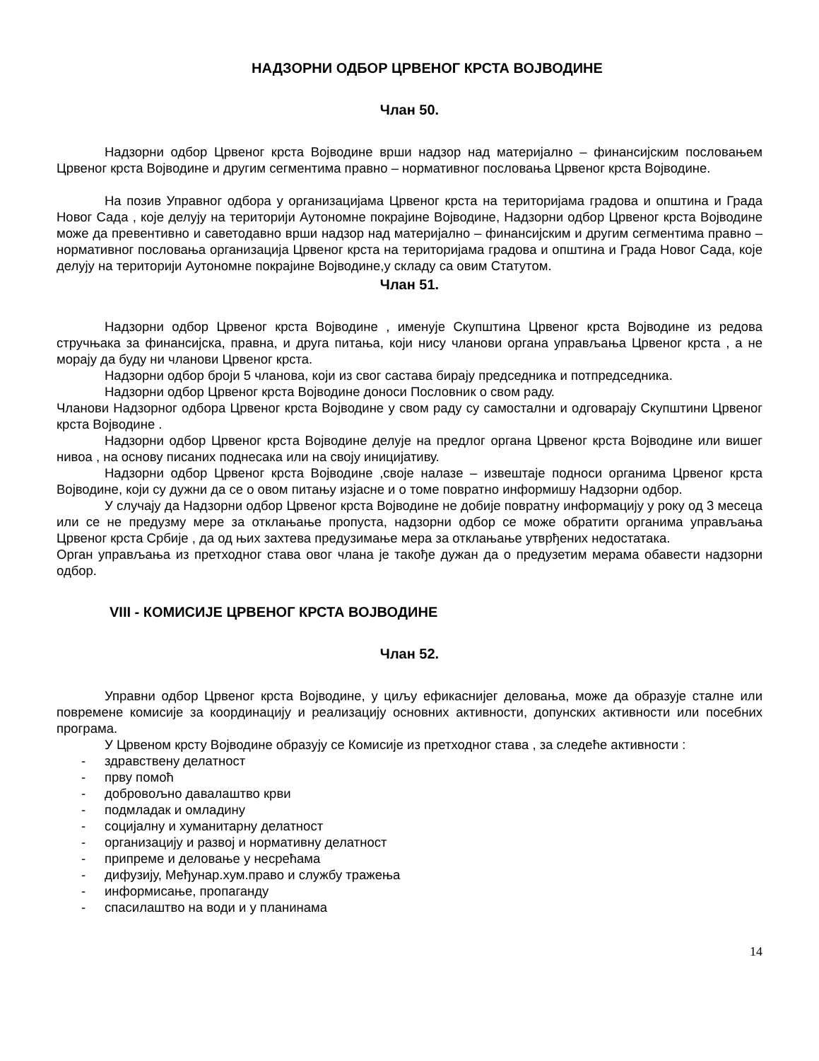НАДЗОРНИ ОДБОР ЦРВЕНОГ КРСТА ВОЈВОДИНЕ
Члан 50.
Надзорни одбор Црвеног крста Војводине врши надзор над материјално – финансијским пословањем Црвеног крста Војводине и другим сегментима правно – нормативног пословања Црвеног крста Војводине.
На позив Управног одбора у организацијама Црвеног крста на територијама градова и општина и Града Новог Сада , које делују на територији Аутономне покрајине Војводине, Надзорни одбор Црвеног крста Војводине може да превентивно и саветодавно врши надзор над материјално – финансијским и другим сегментима правно – нормативног пословања организација Црвеног крста на територијама градова и општина и Града Новог Сада, које делују на територији Аутономне покрајине Војводине,у складу са овим Статутом.
Члан 51.
Надзорни одбор Црвеног крста Војводине , именује Скупштина Црвеног крста Војводине из редова стручњака за финансијска, правна, и друга питања, који нису чланови органа управљања Црвеног крста , а не морају да буду ни чланови Црвеног крста.
Надзорни одбор броји 5 чланова, који из свог састава бирају председника и потпредседника.
Надзорни одбор Црвеног крста Војводине доноси Пословник о свом раду.
Чланови Надзорног одбора Црвеног крста Војводине у свом раду су самостални и одговарају Скупштини Црвеног крста Војводине .
Надзорни одбор Црвеног крста Војводине делује на предлог органа Црвеног крста Војводине или вишег нивоа , на основу писаних поднесака или на своју иницијативу.
Надзорни одбор Црвеног крста Војводине ,своје налазе – извештаје подноси органима Црвеног крста Војводине, који су дужни да се о овом питању изјасне и о томе повратно информишу Надзорни одбор.
У случају да Надзорни одбор Црвеног крста Војводине не добије повратну информацију у року од 3 месеца или се не предузму мере за отклањање пропуста, надзорни одбор се може обратити органима управљања Црвеног крста Србије , да од њих захтева предузимање мера за отклањање утврђених недостатака.
Орган управљања из претходног става овог члана је такође дужан да о предузетим мерама обавести надзорни одбор.
VIII - КОМИСИЈЕ ЦРВЕНОГ КРСТА ВОЈВОДИНЕ
Члан 52.
Управни одбор Црвеног крста Војводине, у циљу ефикаснијег деловања, може да образује сталне или повремене комисије за координацију и реализацију основних активности, допунских активности или посебних програма.
У Црвеном крсту Војводине образују се Комисије из претходног става , за следеће активности :
- здравствену делатност
- прву помоћ
- добровољно давалаштво крви
- подмладак и омладину
- социјалну и хуманитарну делатност
- организацију и развој и нормативну делатност
- припреме и деловање у несрећама
- дифузију, Међунар.хум.право и службу тражења
- информисање, пропаганду
- спасилаштво на води и у планинама
14